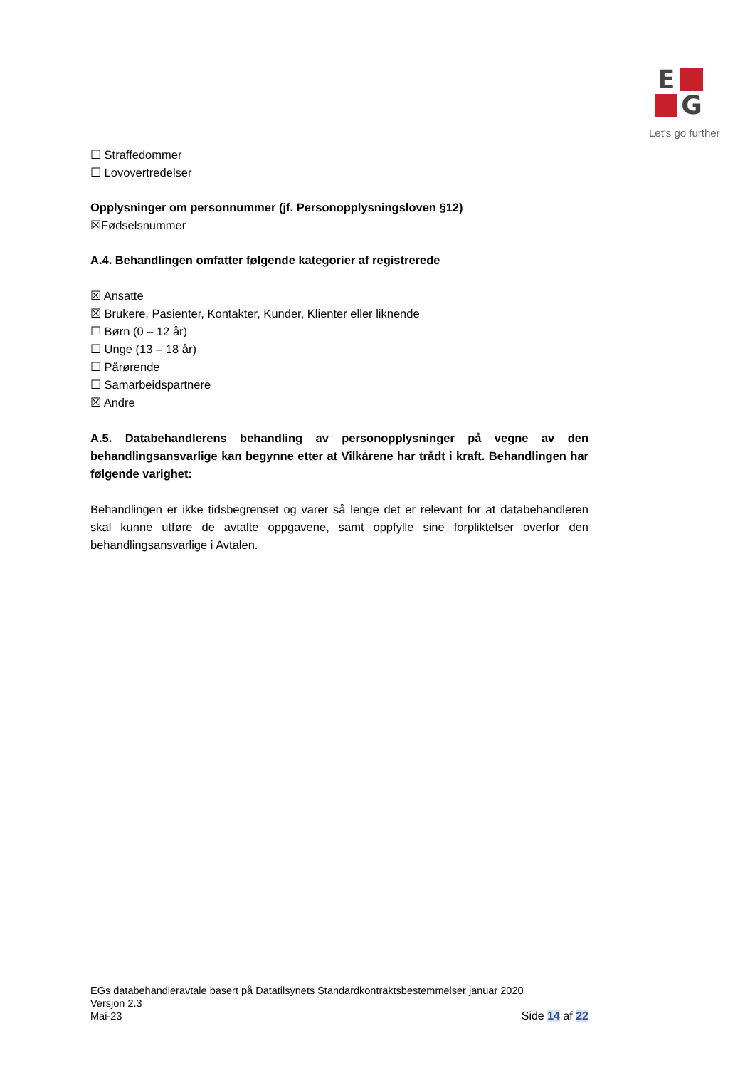E
G
Let's go further
☐ Straffedommer
☐ Lovovertredelser
Opplysninger om personnummer (jf. Personopplysningsloven §12)
☒Fødselsnummer
A.4. Behandlingen omfatter følgende kategorier af registrerede
☒ Ansatte
☒ Brukere, Pasienter, Kontakter, Kunder, Klienter eller liknende
☐ Børn (0 – 12 år)
☐ Unge (13 – 18 år)
☐ Pårørende
☐ Samarbeidspartnere
☒ Andre
A.5. Databehandlerens behandling av personopplysninger på vegne av den behandlingsansvarlige kan begynne etter at Vilkårene har trådt i kraft. Behandlingen har følgende varighet:
Behandlingen er ikke tidsbegrenset og varer så lenge det er relevant for at databehandleren skal kunne utføre de avtalte oppgavene, samt oppfylle sine forpliktelser overfor den behandlingsansvarlige i Avtalen.
EGs databehandleravtale basert på Datatilsynets Standardkontraktsbestemmelser januar 2020
Versjon 2.3
Mai-23
Side 14 af 22